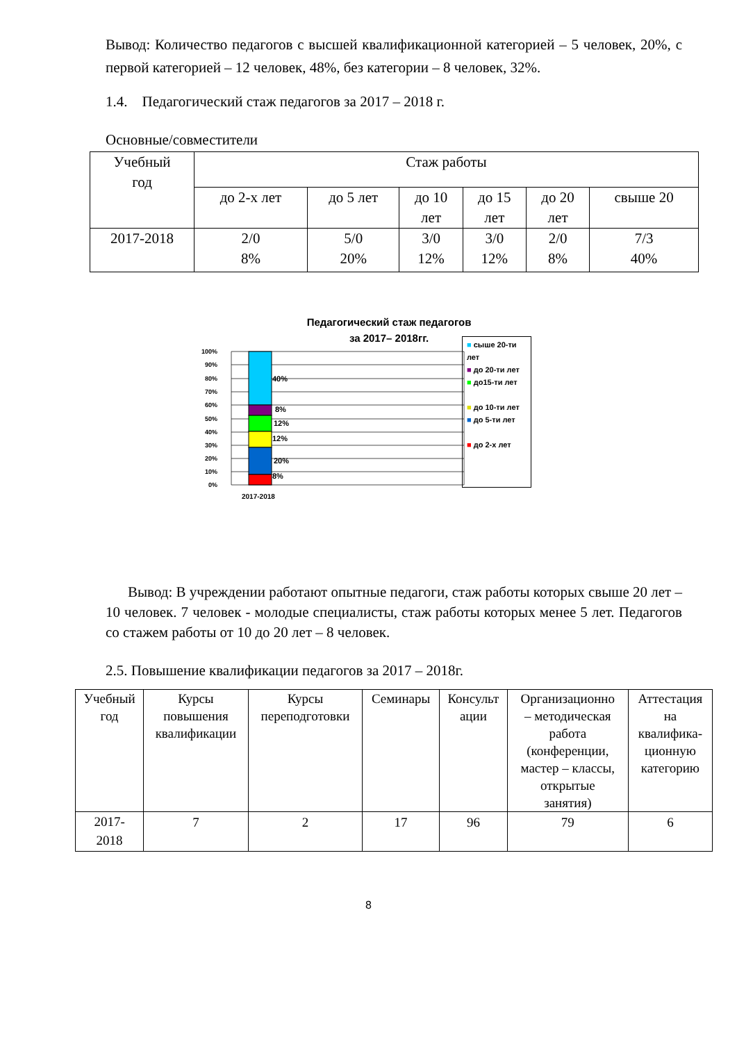Вывод: Количество педагогов с высшей квалификационной категорией – 5 человек, 20%, с первой категорией – 12 человек, 48%, без категории – 8 человек, 32%.
1.4. Педагогический стаж педагогов за 2017 – 2018 г.
Основные/совместители
| Учебный год | Стаж работы | | | | | |
| --- | --- | --- | --- | --- | --- | --- |
| | до 2-х лет | до 5 лет | до 10 лет | до 15 лет | до 20 лет | свыше 20 |
| 2017-2018 | 2/0 8% | 5/0 20% | 3/0 12% | 3/0 12% | 2/0 8% | 7/3 40% |
Педагогический стаж педагогов
за 2017– 2018гг.
100%
90%
80%
70%
60%
50%
40%
30%
20%
10%
0%
40%
8%
12%
12%
20%
8%
2017-2018
■ сыше 20-ти лет
■ до 20-ти лет
■ до15-ти лет
■ до 10-ти лет
■ до 5-ти лет
■ до 2-х лет
Вывод: В учреждении работают опытные педагоги, стаж работы которых свыше 20 лет – 10 человек. 7 человек - молодые специалисты, стаж работы которых менее 5 лет. Педагогов со стажем работы от 10 до 20 лет – 8 человек.
2.5. Повышение квалификации педагогов за 2017 – 2018г.
| Учебный год | Курсы повышения квалификации | Курсы переподготовки | Семинары | Консульт ации | Организационно – методическая работа (конференции, мастер – классы, открытые занятия) | Аттестация на квалифика- ционную категорию |
| --- | --- | --- | --- | --- | --- | --- |
| 2017- 2018 | 7 | 2 | 17 | 96 | 79 | 6 |
8